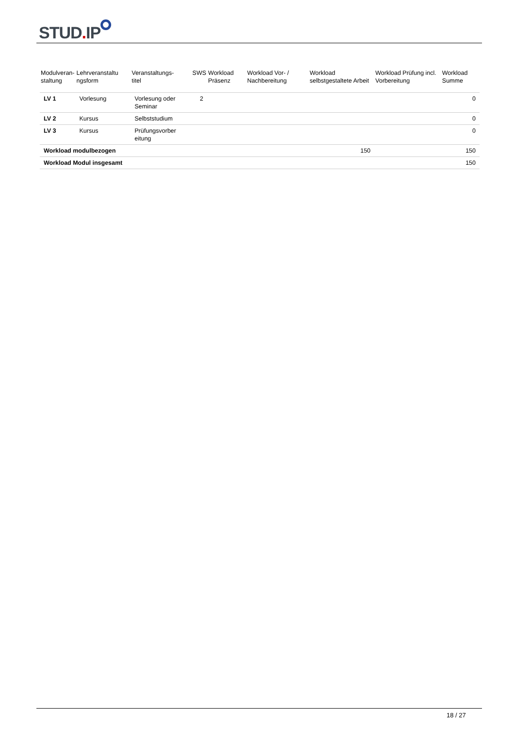STUD. IP
| Modulveran- staltung | Lehrveranstaltu ngsform | Veranstaltungs- titel | SWS | Workload Präsenz | Workload Vor- / Nachbereitung | Workload selbstgestaltete Arbeit | Workload Prüfung incl. Vorbereitung | Workload Summe |
| --- | --- | --- | --- | --- | --- | --- | --- | --- |
| LV 1 | Vorlesung | Vorlesung oder Seminar | 2 | | | | | 0 |
| LV 2 | Kursus | Selbststudium | | | | | | 0 |
| LV 3 | Kursus | Prüfungsvorber eitung | | | | | | 0 |
| Workload modulbezogen | | | | | | 150 | | 150 |
| Workload Modul insgesamt | | | | | | | | 150 |
18 / 27